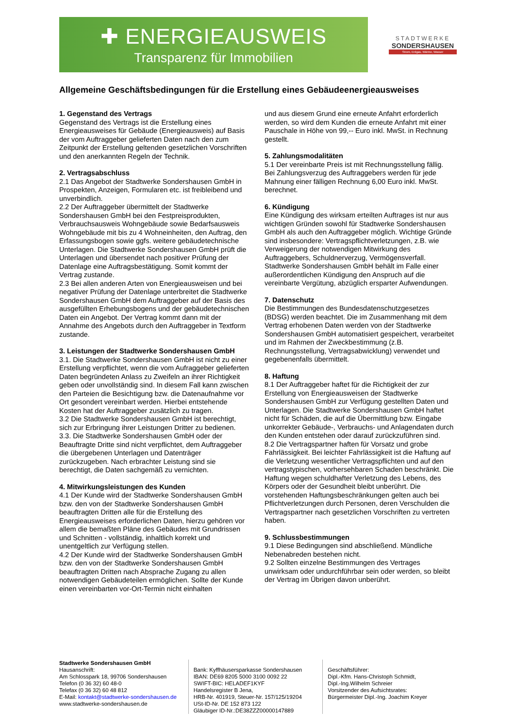✚ ENERGIEAUSWEIS
Transparenz für Immobilien
STADTWERKE
SONDERSHAUSEN
Strom, Erdgas, Wärme, Wasser
Allgemeine Geschäftsbedingungen für die Erstellung eines Gebäudeenergieausweises
1. Gegenstand des Vertrags
Gegenstand des Vertrags ist die Erstellung eines Energieausweises für Gebäude (Energieausweis) auf Basis der vom Auftraggeber gelieferten Daten nach den zum Zeitpunkt der Erstellung geltenden gesetzlichen Vorschriften und den anerkannten Regeln der Technik.
2. Vertragsabschluss
2.1 Das Angebot der Stadtwerke Sondershausen GmbH in Prospekten, Anzeigen, Formularen etc. ist freibleibend und unverbindlich.
2.2 Der Auftraggeber übermittelt der Stadtwerke Sondershausen GmbH bei den Festpreisprodukten, Verbrauchsausweis Wohngebäude sowie Bedarfsausweis Wohngebäude mit bis zu 4 Wohneinheiten, den Auftrag, den Erfassungsbogen sowie ggfs. weitere gebäudetechnische Unterlagen. Die Stadtwerke Sondershausen GmbH prüft die Unterlagen und übersendet nach positiver Prüfung der Datenlage eine Auftragsbestätigung. Somit kommt der Vertrag zustande.
2.3 Bei allen anderen Arten von Energieausweisen und bei negativer Prüfung der Datenlage unterbreitet die Stadtwerke Sondershausen GmbH dem Auftraggeber auf der Basis des ausgefüllten Erhebungsbogens und der gebäudetechnischen Daten ein Angebot. Der Vertrag kommt dann mit der Annahme des Angebots durch den Auftraggeber in Textform zustande.
3. Leistungen der Stadtwerke Sondershausen GmbH
3.1. Die Stadtwerke Sondershausen GmbH ist nicht zu einer Erstellung verpflichtet, wenn die vom Aufraggeber gelieferten Daten begründeten Anlass zu Zweifeln an ihrer Richtigkeit geben oder unvollständig sind. In diesem Fall kann zwischen den Parteien die Besichtigung bzw. die Datenaufnahme vor Ort gesondert vereinbart werden. Hierbei entstehende Kosten hat der Auftraggeber zusätzlich zu tragen.
3.2 Die Stadtwerke Sondershausen GmbH ist berechtigt, sich zur Erbringung ihrer Leistungen Dritter zu bedienen.
3.3. Die Stadtwerke Sondershausen GmbH oder der Beauftragte Dritte sind nicht verpflichtet, dem Auftraggeber die übergebenen Unterlagen und Datenträger zurückzugeben. Nach erbrachter Leistung sind sie berechtigt, die Daten sachgemäß zu vernichten.
4. Mitwirkungsleistungen des Kunden
4.1 Der Kunde wird der Stadtwerke Sondershausen GmbH bzw. den von der Stadtwerke Sondershausen GmbH beauftragten Dritten alle für die Erstellung des Energieausweises erforderlichen Daten, hierzu gehören vor allem die bemaßten Pläne des Gebäudes mit Grundrissen und Schnitten - vollständig, inhaltlich korrekt und unentgeltlich zur Verfügung stellen.
4.2 Der Kunde wird der Stadtwerke Sondershausen GmbH bzw. den von der Stadtwerke Sondershausen GmbH beauftragten Dritten nach Absprache Zugang zu allen notwendigen Gebäudeteilen ermöglichen. Sollte der Kunde einen vereinbarten vor-Ort-Termin nicht einhalten
und aus diesem Grund eine erneute Anfahrt erforderlich werden, so wird dem Kunden die erneute Anfahrt mit einer Pauschale in Höhe von 99,-- Euro inkl. MwSt. in Rechnung gestellt.
5. Zahlungsmodalitäten
5.1 Der vereinbarte Preis ist mit Rechnungsstellung fällig. Bei Zahlungsverzug des Auftraggebers werden für jede Mahnung einer fälligen Rechnung 6,00 Euro inkl. MwSt. berechnet.
6. Kündigung
Eine Kündigung des wirksam erteilten Auftrages ist nur aus wichtigen Gründen sowohl für Stadtwerke Sondershausen GmbH als auch den Auftraggeber möglich. Wichtige Gründe sind insbesondere: Vertragspflichtverletzungen, z.B. wie Verweigerung der notwendigen Mitwirkung des Auftraggebers, Schuldnerverzug, Vermögensverfall. Stadtwerke Sondershausen GmbH behält im Falle einer außerordentlichen Kündigung den Anspruch auf die vereinbarte Vergütung, abzüglich ersparter Aufwendungen.
7. Datenschutz
Die Bestimmungen des Bundesdatenschutzgesetzes (BDSG) werden beachtet. Die im Zusammenhang mit dem Vertrag erhobenen Daten werden von der Stadtwerke Sondershausen GmbH automatisiert gespeichert, verarbeitet und im Rahmen der Zweckbestimmung (z.B. Rechnungsstellung, Vertragsabwicklung) verwendet und gegebenenfalls übermittelt.
8. Haftung
8.1 Der Auftraggeber haftet für die Richtigkeit der zur Erstellung von Energieausweisen der Stadtwerke Sondershausen GmbH zur Verfügung gestellten Daten und Unterlagen. Die Stadtwerke Sondershausen GmbH haftet nicht für Schäden, die auf die Übermittlung bzw. Eingabe unkorrekter Gebäude-, Verbrauchs- und Anlagendaten durch den Kunden entstehen oder darauf zurückzuführen sind.
8.2 Die Vertragspartner haften für Vorsatz und grobe Fahrlässigkeit. Bei leichter Fahrlässigkeit ist die Haftung auf die Verletzung wesentlicher Vertragspflichten und auf den vertragstypischen, vorhersehbaren Schaden beschränkt. Die Haftung wegen schuldhafter Verletzung des Lebens, des Körpers oder der Gesundheit bleibt unberührt. Die vorstehenden Haftungsbeschränkungen gelten auch bei Pflichtverletzungen durch Personen, deren Verschulden die Vertragspartner nach gesetzlichen Vorschriften zu vertreten haben.
9. Schlussbestimmungen
9.1 Diese Bedingungen sind abschließend. Mündliche Nebenabreden bestehen nicht.
9.2 Sollten einzelne Bestimmungen des Vertrages unwirksam oder undurchführbar sein oder werden, so bleibt der Vertrag im Übrigen davon unberührt.
Stadtwerke Sondershausen GmbH
Hausanschrift:
Am Schlosspark 18, 99706 Sondershausen
Telefon (0 36 32) 60 48-0
Telefax (0 36 32) 60 48 812
E-Mail: kontakt@stadtwerke-sondershausen.de
www.stadtwerke-sondershausen.de
Bank: Kyffhäusersparkasse Sondershausen
IBAN: DE69 8205 5000 3100 0092 22
SWIFT-BIC: HELADEF1KYF
Handelsregister B Jena,
HRB-Nr. 401919, Steuer-Nr. 157/125/19204
USt-ID-Nr. DE 152 873 122
Gläubiger ID-Nr.:DE38ZZZ00000147889
Geschäftsführer:
Dipl.-Kfm. Hans-Christoph Schmidt,
Dipl.-Ing.Wilhelm Schreier
Vorsitzender des Aufsichtsrates:
Bürgermeister Dipl.-Ing. Joachim Kreyer